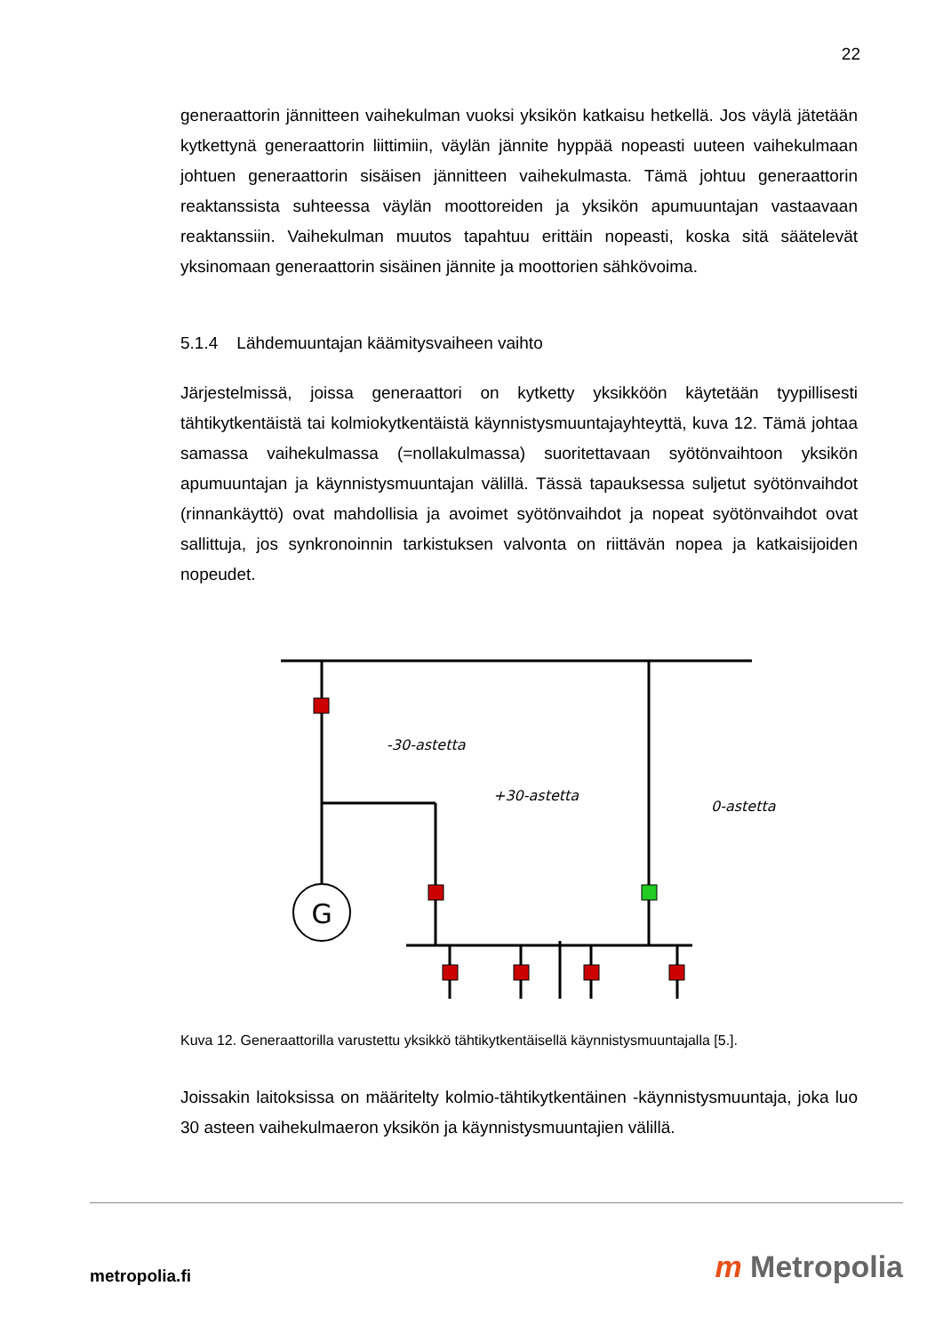22
generaattorin jännitteen vaihekulman vuoksi yksikön katkaisu hetkellä. Jos väylä jätetään kytkettynä generaattorin liittimiin, väylän jännite hyppää nopeasti uuteen vaihekulmaan johtuen generaattorin sisäisen jännitteen vaihekulmasta. Tämä johtuu generaattorin reaktanssista suhteessa väylän moottoreiden ja yksikön apumuuntajan vastaavaan reaktanssiin. Vaihekulman muutos tapahtuu erittäin nopeasti, koska sitä säätelevät yksinomaan generaattorin sisäinen jännite ja moottorien sähkövoima.
5.1.4 Lähdemuuntajan käämitysvaiheen vaihto
Järjestelmissä, joissa generaattori on kytketty yksikköön käytetään tyypillisesti tähtikytkentäistä tai kolmiokytkentäistä käynnistysmuuntajayhteyttä, kuva 12. Tämä johtaa samassa vaihekulmassa (=nollakulmassa) suoritettavaan syötönvaihtoon yksikön apumuuntajan ja käynnistysmuuntajan välillä. Tässä tapauksessa suljetut syötönvaihdot (rinnankäyttö) ovat mahdollisia ja avoimet syötönvaihdot ja nopeat syötönvaihdot ovat sallittuja, jos synkronoinnin tarkistuksen valvonta on riittävän nopea ja katkaisijoiden nopeudet.
G
-30-astetta
+30-astetta
0-astetta
Kuva 12. Generaattorilla varustettu yksikkö tähtikytkentäisellä käynnistysmuuntajalla [5.].
Joissakin laitoksissa on määritelty kolmio-tähtikytkentäinen -käynnistysmuuntaja, joka luo 30 asteen vaihekulmaeron yksikön ja käynnistysmuuntajien välillä.
metropolia.fi m Metropolia